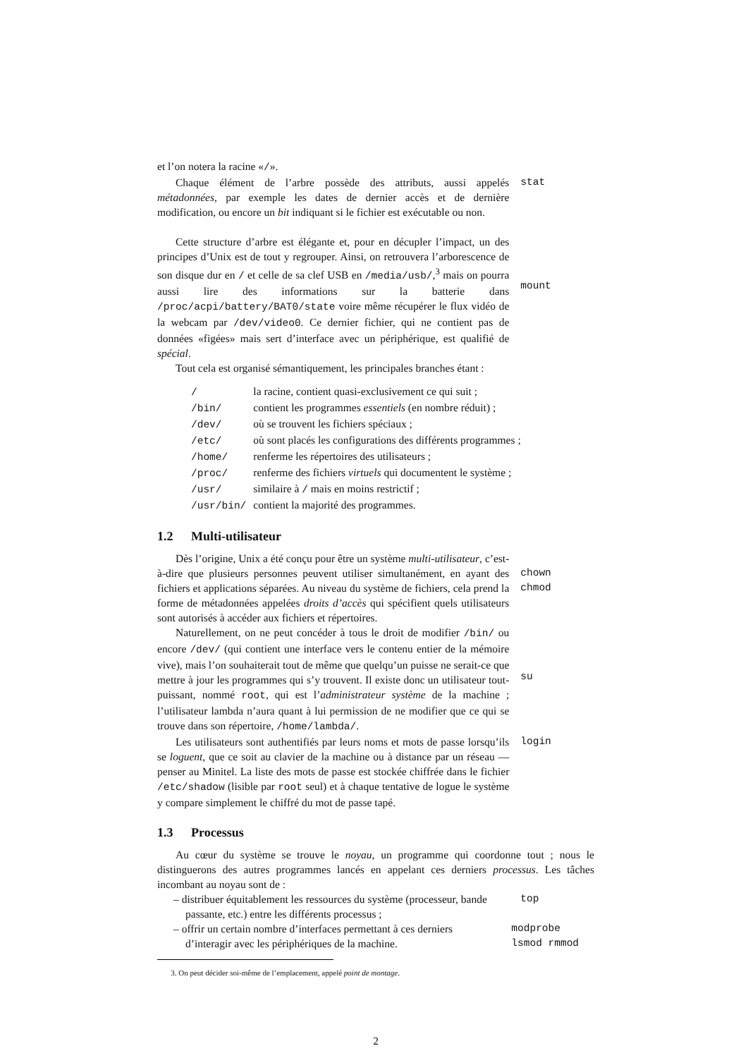et l’on notera la racine «/».
Chaque élément de l’arbre possède des attributs, aussi appelés métadonnées, par exemple les dates de dernier accès et de dernière modification, ou encore un bit indiquant si le fichier est exécutable ou non.
stat
Cette structure d’arbre est élégante et, pour en décupler l’impact, un des principes d’Unix est de tout y regrouper. Ainsi, on retrouvera l’arborescence de son disque dur en / et celle de sa clef USB en /media/usb/,<sup>3</sup> mais on pourra aussi lire des informations sur la batterie dans /proc/acpi/battery/BAT0/state voire même récupérer le flux vidéo de la webcam par /dev/video0. Ce dernier fichier, qui ne contient pas de données «figées» mais sert d’interface avec un périphérique, est qualifié de spécial.
mount
Tout cela est organisé sémantiquement, les principales branches étant :
| / | la racine, contient quasi-exclusivement ce qui suit ; |
| /bin/ | contient les programmes essentiels (en nombre réduit) ; |
| /dev/ | où se trouvent les fichiers spéciaux ; |
| /etc/ | où sont placés les configurations des différents programmes ; |
| /home/ | renferme les répertoires des utilisateurs ; |
| /proc/ | renferme des fichiers virtuels qui documentent le système ; |
| /usr/ | similaire à / mais en moins restrictif ; |
| /usr/bin/ | contient la majorité des programmes. |
1.2 Multi-utilisateur
Dès l’origine, Unix a été conçu pour être un système multi-utilisateur, c’est-à-dire que plusieurs personnes peuvent utiliser simultanément, en ayant des fichiers et applications séparées. Au niveau du système de fichiers, cela prend la forme de métadonnées appelées droits d’accès qui spécifient quels utilisateurs sont autorisés à accéder aux fichiers et répertoires.
chown
chmod
Naturellement, on ne peut concéder à tous le droit de modifier /bin/ ou encore /dev/ (qui contient une interface vers le contenu entier de la mémoire vive), mais l’on souhaiterait tout de même que quelqu’un puisse ne serait-ce que mettre à jour les programmes qui s’y trouvent. Il existe donc un utilisateur tout-puissant, nommé root, qui est l’administrateur système de la machine ; l’utilisateur lambda n’aura quant à lui permission de ne modifier que ce qui se trouve dans son répertoire, /home/lambda/.
su
Les utilisateurs sont authentifiés par leurs noms et mots de passe lorsqu’ils se loguent, que ce soit au clavier de la machine ou à distance par un réseau — penser au Minitel. La liste des mots de passe est stockée chiffrée dans le fichier /etc/shadow (lisible par root seul) et à chaque tentative de logue le système y compare simplement le chiffré du mot de passe tapé.
login
1.3 Processus
Au cœur du système se trouve le noyau, un programme qui coordonne tout ; nous le distinguerons des autres programmes lancés en appelant ces derniers processus. Les tâches incombant au noyau sont de :
– distribuer équitablement les ressources du système (processeur, bande passante, etc.) entre les différents processus ;
top
– offrir un certain nombre d’interfaces permettant à ces derniers d’interagir avec les périphériques de la machine.
modprobe
lsmod rmmod
3. On peut décider soi-même de l’emplacement, appelé point de montage.
2